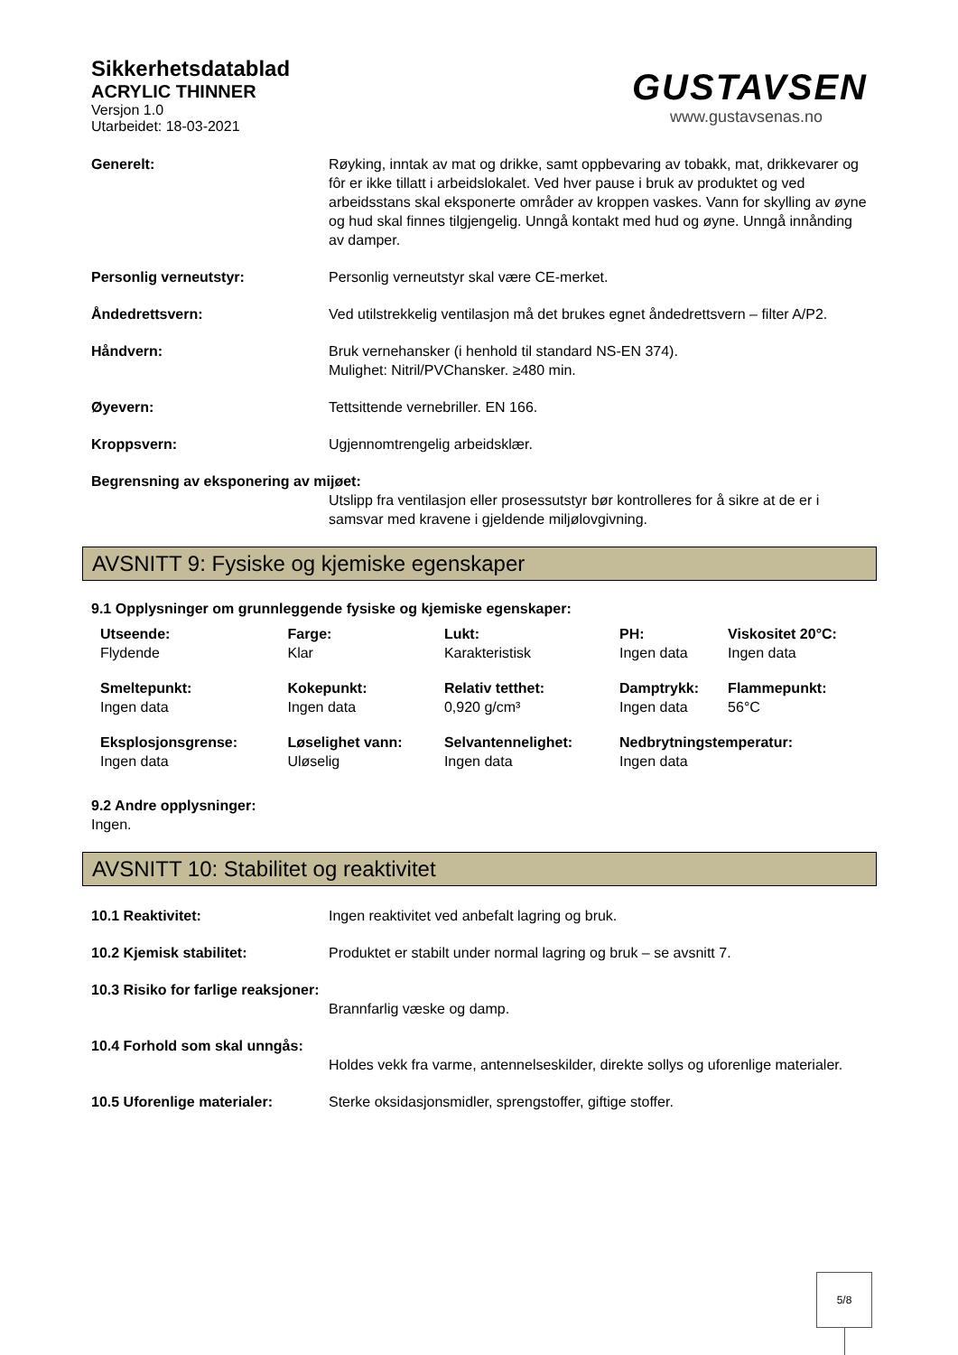Sikkerhetsdatablad
ACRYLIC THINNER
Versjon 1.0
Utarbeidet: 18-03-2021
GUSTAVSEN
www.gustavsenas.no
Generelt: Røyking, inntak av mat og drikke, samt oppbevaring av tobakk, mat, drikkevarer og fôr er ikke tillatt i arbeidslokalet. Ved hver pause i bruk av produktet og ved arbeidsstans skal eksponerte områder av kroppen vaskes. Vann for skylling av øyne og hud skal finnes tilgjengelig. Unngå kontakt med hud og øyne. Unngå innånding av damper.
Personlig verneutstyr: Personlig verneutstyr skal være CE-merket.
Åndedrettsvern: Ved utilstrekkelig ventilasjon må det brukes egnet åndedrettsvern – filter A/P2.
Håndvern: Bruk vernehansker (i henhold til standard NS-EN 374).
Mulighet: Nitril/PVChansker. ≥480 min.
Øyevern: Tettsittende vernebriller. EN 166.
Kroppsvern: Ugjennomtrengelig arbeidsklær.
Begrensning av eksponering av mijøet:
Utslipp fra ventilasjon eller prosessutstyr bør kontrolleres for å sikre at de er i samsvar med kravene i gjeldende miljølovgivning.
AVSNITT 9: Fysiske og kjemiske egenskaper
9.1 Opplysninger om grunnleggende fysiske og kjemiske egenskaper:
| Utseende: Flydende | Farge: Klar | Lukt: Karakteristisk | PH: Ingen data | Viskositet 20°C: Ingen data |
| Smeltepunkt: Ingen data | Kokepunkt: Ingen data | Relativ tetthet: 0,920 g/cm³ | Damptrykk: Ingen data | Flammepunkt: 56°C |
| Eksplosjonsgrense: Ingen data | Løselighet vann: Uløselig | Selvantennelighet: Ingen data | Nedbrytningstemperatur: Ingen data | |
9.2 Andre opplysninger:
Ingen.
AVSNITT 10: Stabilitet og reaktivitet
10.1 Reaktivitet: Ingen reaktivitet ved anbefalt lagring og bruk.
10.2 Kjemisk stabilitet: Produktet er stabilt under normal lagring og bruk – se avsnitt 7.
10.3 Risiko for farlige reaksjoner:
Brannfarlig væske og damp.
10.4 Forhold som skal unngås:
Holdes vekk fra varme, antennelseskilder, direkte sollys og uforenlige materialer.
10.5 Uforenlige materialer: Sterke oksidasjonsmidler, sprengstoffer, giftige stoffer.
5/8